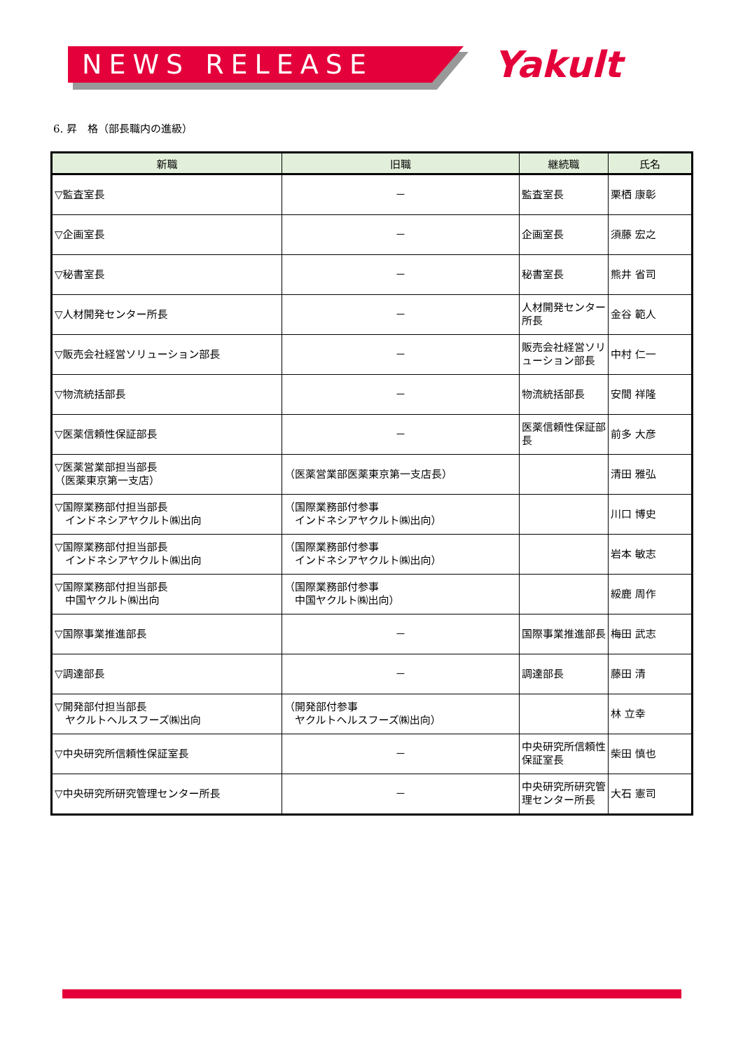NEWS RELEASE Yakult
6. 昇　格（部長職内の進級）
| 新職 | 旧職 | 継続職 | 氏名 |
| --- | --- | --- | --- |
| ▽監査室長 | － | 監査室長 | 栗栖 康彰 |
| ▽企画室長 | － | 企画室長 | 須藤 宏之 |
| ▽秘書室長 | － | 秘書室長 | 熊井 省司 |
| ▽人材開発センター所長 | － | 人材開発センター所長 | 金谷 範人 |
| ▽販売会社経営ソリューション部長 | － | 販売会社経営ソリューション部長 | 中村 仁一 |
| ▽物流統括部長 | － | 物流統括部長 | 安間 祥隆 |
| ▽医薬信頼性保証部長 | － | 医薬信頼性保証部長 | 前多 大彦 |
| ▽医薬営業部担当部長 （医薬東京第一支店） | （医薬営業部医薬東京第一支店長） | | 清田 雅弘 |
| ▽国際業務部付担当部長 インドネシアヤクルト㈱出向 | （国際業務部付参事 インドネシアヤクルト㈱出向） | | 川口 博史 |
| ▽国際業務部付担当部長 インドネシアヤクルト㈱出向 | （国際業務部付参事 インドネシアヤクルト㈱出向） | | 岩本 敏志 |
| ▽国際業務部付担当部長 中国ヤクルト㈱出向 | （国際業務部付参事 中国ヤクルト㈱出向） | | 綏鹿 周作 |
| ▽国際事業推進部長 | － | 国際事業推進部長 | 梅田 武志 |
| ▽調達部長 | － | 調達部長 | 藤田 清 |
| ▽開発部付担当部長 ヤクルトヘルスフーズ㈱出向 | （開発部付参事 ヤクルトヘルスフーズ㈱出向） | | 林 立幸 |
| ▽中央研究所信頼性保証室長 | － | 中央研究所信頼性保証室長 | 柴田 慎也 |
| ▽中央研究所研究管理センター所長 | － | 中央研究所研究管理センター所長 | 大石 憲司 |